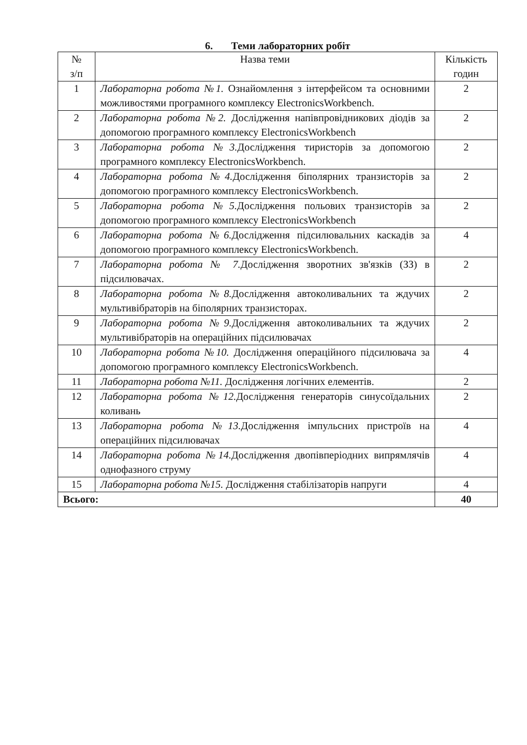6. Теми лабораторних робіт
| № з/п | Назва теми | Кількість годин |
| --- | --- | --- |
| 1 | Лабораторна робота №1. Ознайомлення з інтерфейсом та основними можливостями програмного комплексу ElectronicsWorkbench. | 2 |
| 2 | Лабораторна робота №2. Дослідження напівпровідникових діодів за допомогою програмного комплексу ElectronicsWorkbench | 2 |
| 3 | Лабораторна робота №3. Дослідження тиристорів за допомогою програмного комплексу ElectronicsWorkbench. | 2 |
| 4 | Лабораторна робота №4. Дослідження біполярних транзисторів за допомогою програмного комплексу ElectronicsWorkbench. | 2 |
| 5 | Лабораторна робота №5. Дослідження польових транзисторів за допомогою програмного комплексу ElectronicsWorkbench | 2 |
| 6 | Лабораторна робота №6. Дослідження підсилювальних каскадів за допомогою програмного комплексу ElectronicsWorkbench. | 4 |
| 7 | Лабораторна робота № 7. Дослідження зворотних зв'язків (ЗЗ) в підсилювачах. | 2 |
| 8 | Лабораторна робота №8. Дослідження автоколивальних та ждучих мультивібраторів на біполярних транзисторах. | 2 |
| 9 | Лабораторна робота №9. Дослідження автоколивальних та ждучих мультивібраторів на операційних підсилювачах | 2 |
| 10 | Лабораторна робота №10. Дослідження операційного підсилювача за допомогою програмного комплексу ElectronicsWorkbench. | 4 |
| 11 | Лабораторна робота №11. Дослідження логічних елементів. | 2 |
| 12 | Лабораторна робота №12. Дослідження генераторів синусоїдальних коливань | 2 |
| 13 | Лабораторна робота №13. Дослідження імпульсних пристроїв на операційних підсилювачах | 4 |
| 14 | Лабораторна робота №14. Дослідження двопівперіодних випрямлячів однофазного струму | 4 |
| 15 | Лабораторна робота №15. Дослідження стабілізаторів напруги | 4 |
| Всього: | | 40 |